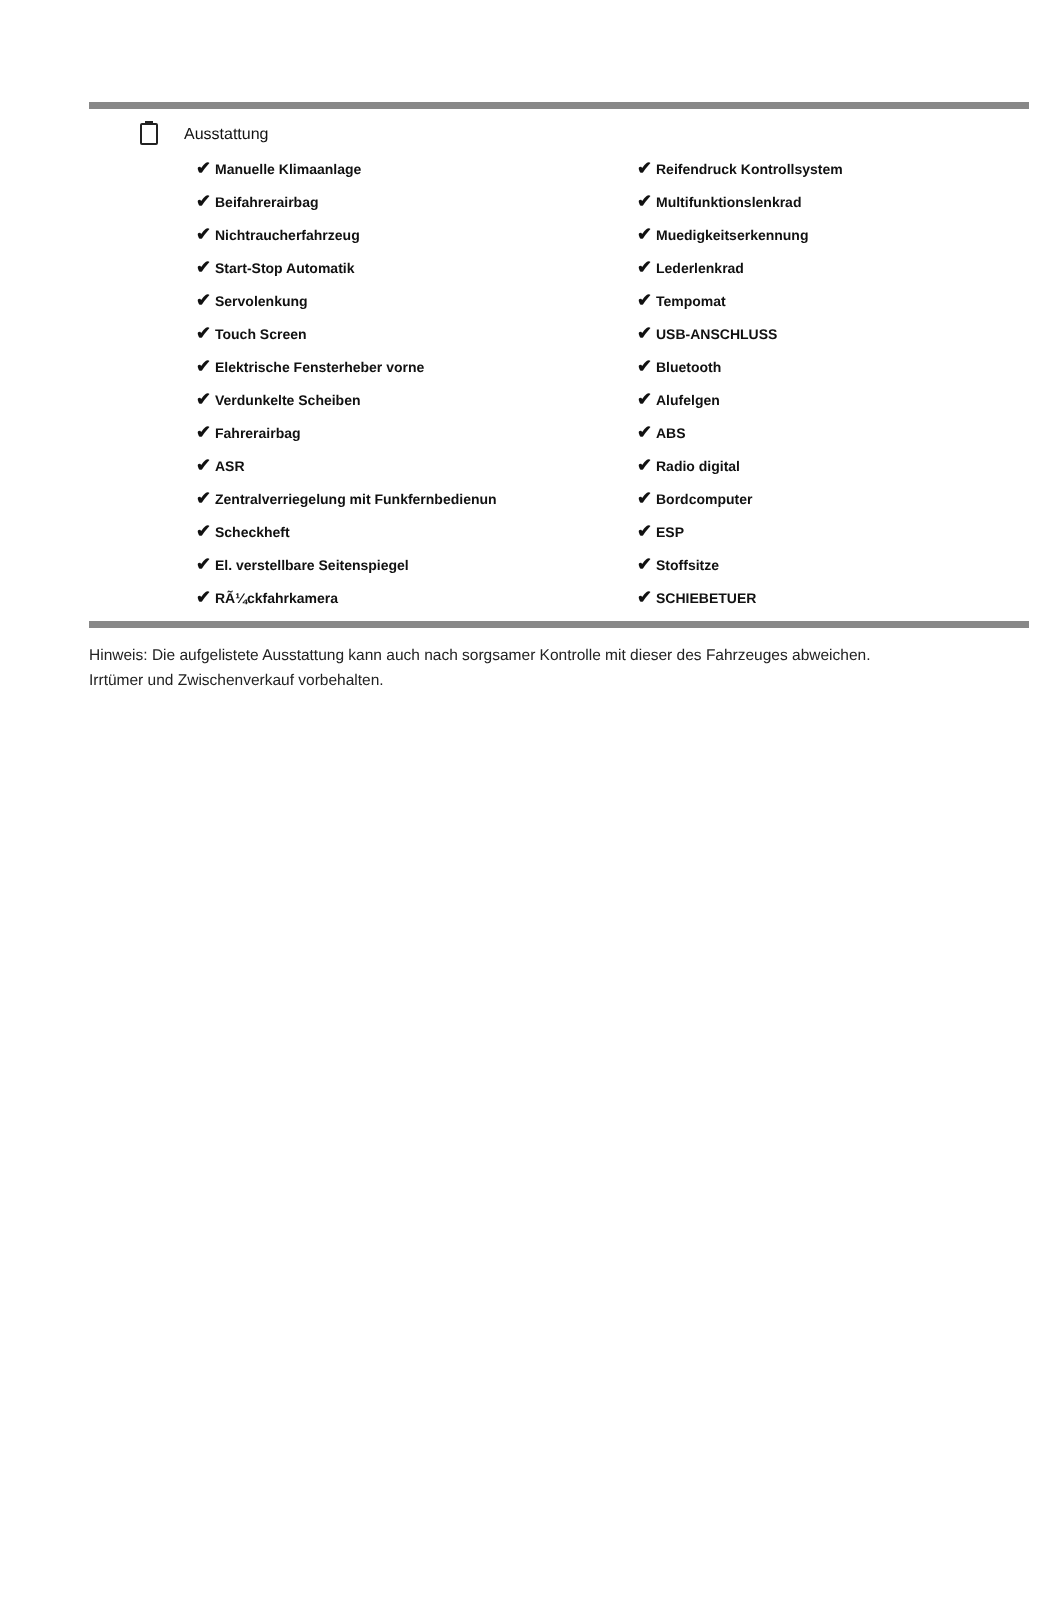Ausstattung
| ✔ Manuelle Klimaanlage | ✔ Reifendruck Kontrollsystem |
| ✔ Beifahrerairbag | ✔ Multifunktionslenkrad |
| ✔ Nichtraucherfahrzeug | ✔ Muedigkeitserkennung |
| ✔ Start-Stop Automatik | ✔ Lederlenkrad |
| ✔ Servolenkung | ✔ Tempomat |
| ✔ Touch Screen | ✔ USB-ANSCHLUSS |
| ✔ Elektrische Fensterheber vorne | ✔ Bluetooth |
| ✔ Verdunkelte Scheiben | ✔ Alufelgen |
| ✔ Fahrerairbag | ✔ ABS |
| ✔ ASR | ✔ Radio digital |
| ✔ Zentralverriegelung mit Funkfernbedienun | ✔ Bordcomputer |
| ✔ Scheckheft | ✔ ESP |
| ✔ El. verstellbare Seitenspiegel | ✔ Stoffsitze |
| ✔ RÃ¼ckfahrkamera | ✔ SCHIEBETUER |
Hinweis: Die aufgelistete Ausstattung kann auch nach sorgsamer Kontrolle mit dieser des Fahrzeuges abweichen. Irrtümer und Zwischenverkauf vorbehalten.